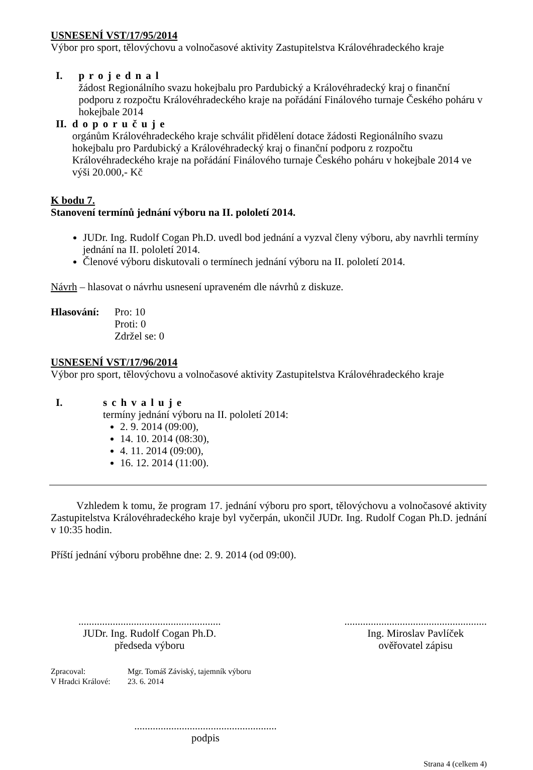USNESENÍ VST/17/95/2014
Výbor pro sport, tělovýchovu a volnočasové aktivity Zastupitelstva Královéhradeckého kraje
I. projednal
žádost Regionálního svazu hokejbalu pro Pardubický a Královéhradecký kraj o finanční podporu z rozpočtu Královéhradeckého kraje na pořádání Finálového turnaje Českého poháru v hokejbale 2014
II. doporučuje
orgánům Královéhradeckého kraje schválit přidělení dotace žádosti Regionálního svazu hokejbalu pro Pardubický a Královéhradecký kraj o finanční podporu z rozpočtu Královéhradeckého kraje na pořádání Finálového turnaje Českého poháru v hokejbale 2014 ve výši 20.000,- Kč
K bodu 7.
Stanovení termínů jednání výboru na II. pololetí 2014.
JUDr. Ing. Rudolf Cogan Ph.D. uvedl bod jednání a vyzval členy výboru, aby navrhli termíny jednání na II. pololetí 2014.
Členové výboru diskutovali o termínech jednání výboru na II. pololetí 2014.
Návrh – hlasovat o návrhu usnesení upraveném dle návrhů z diskuze.
Hlasování: Pro: 10
Proti: 0
Zdržel se: 0
USNESENÍ VST/17/96/2014
Výbor pro sport, tělovýchovu a volnočasové aktivity Zastupitelstva Královéhradeckého kraje
I. schvaluje
termíny jednání výboru na II. pololetí 2014:
2. 9. 2014 (09:00),
14. 10. 2014 (08:30),
4. 11. 2014 (09:00),
16. 12. 2014 (11:00).
Vzhledem k tomu, že program 17. jednání výboru pro sport, tělovýchovu a volnočasové aktivity Zastupitelstva Královéhradeckého kraje byl vyčerpán, ukončil JUDr. Ing. Rudolf Cogan Ph.D. jednání v 10:35 hodin.
Příští jednání výboru proběhne dne: 2. 9. 2014 (od 09:00).
......................................................
JUDr. Ing. Rudolf Cogan Ph.D.
předseda výboru
......................................................
Ing. Miroslav Pavlíček
ověřovatel zápisu
Zpracoval: Mgr. Tomáš Záviský, tajemník výboru
V Hradci Králové:
23. 6. 2014
......................................................
podpis
Strana 4 (celkem 4)